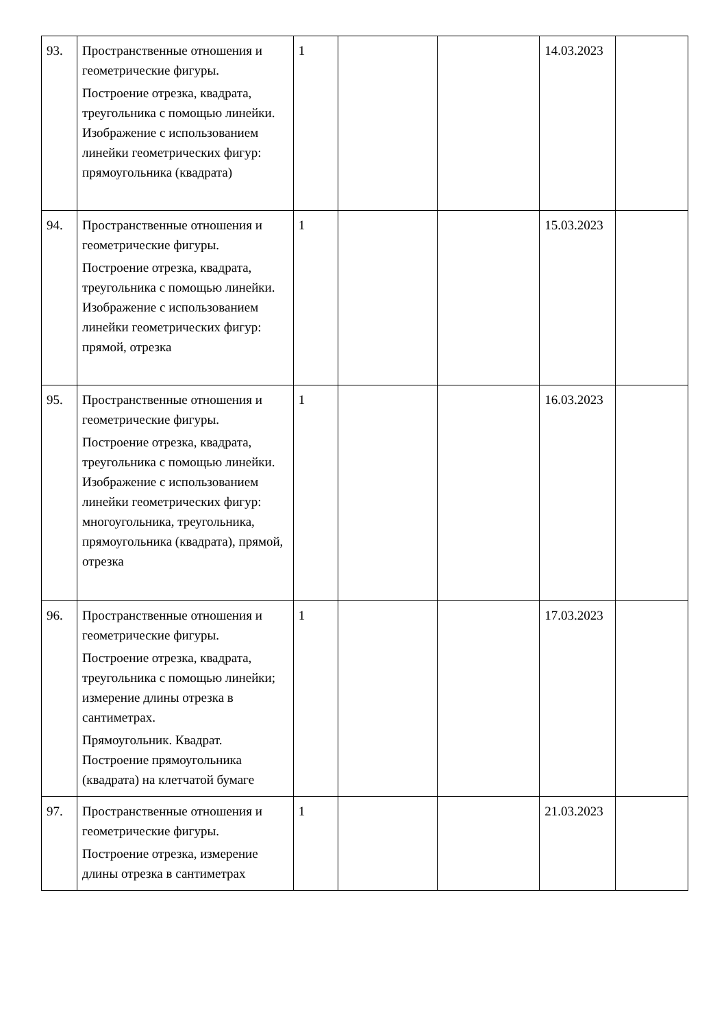| 93. | Пространственные отношения и геометрические фигуры. Построение отрезка, квадрата, треугольника с помощью линейки. Изображение с использованием линейки геометрических фигур: прямоугольника (квадрата) | 1 | | | 14.03.2023 | |
| 94. | Пространственные отношения и геометрические фигуры. Построение отрезка, квадрата, треугольника с помощью линейки. Изображение с использованием линейки геометрических фигур: прямой, отрезка | 1 | | | 15.03.2023 | |
| 95. | Пространственные отношения и геометрические фигуры. Построение отрезка, квадрата, треугольника с помощью линейки. Изображение с использованием линейки геометрических фигур: многоугольника, треугольника, прямоугольника (квадрата), прямой, отрезка | 1 | | | 16.03.2023 | |
| 96. | Пространственные отношения и геометрические фигуры. Построение отрезка, квадрата, треугольника с помощью линейки; измерение длины отрезка в сантиметрах. Прямоугольник. Квадрат. Построение прямоугольника (квадрата) на клетчатой бумаге | 1 | | | 17.03.2023 | |
| 97. | Пространственные отношения и геометрические фигуры. Построение отрезка, измерение длины отрезка в сантиметрах | 1 | | | 21.03.2023 | |